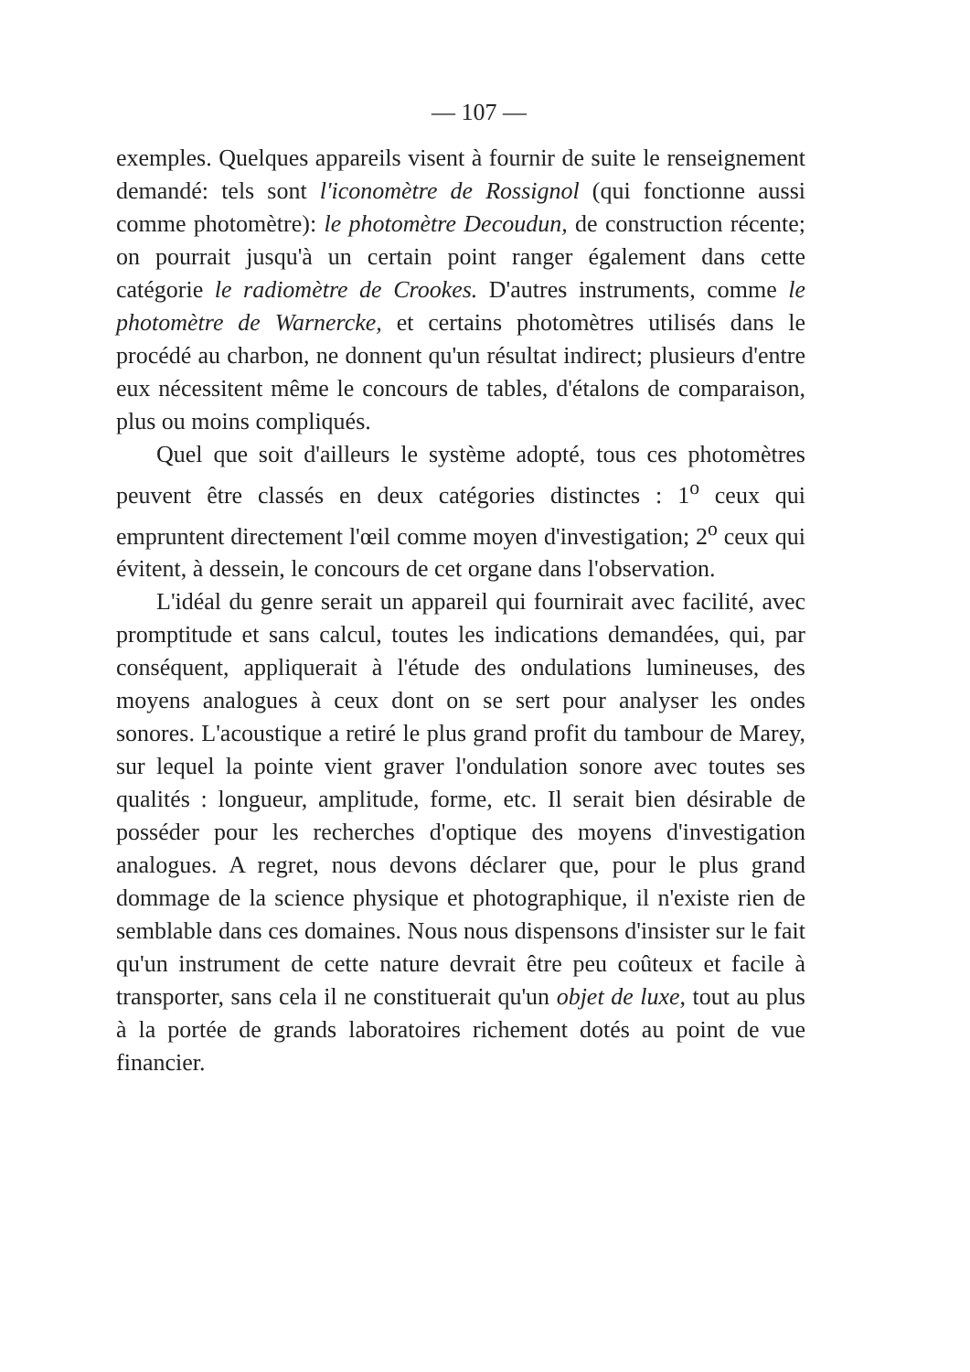— 107 —
exemples. Quelques appareils visent à fournir de suite le renseignement demandé: tels sont l'iconomètre de Rossignol (qui fonctionne aussi comme photomètre): le photomètre Decoudun, de construction récente; on pourrait jusqu'à un certain point ranger également dans cette catégorie le radiomètre de Crookes. D'autres instruments, comme le photomètre de Warnercke, et certains photomètres utilisés dans le procédé au charbon, ne donnent qu'un résultat indirect; plusieurs d'entre eux nécessitent même le concours de tables, d'étalons de comparaison, plus ou moins compliqués.
Quel que soit d'ailleurs le système adopté, tous ces photomètres peuvent être classés en deux catégories distinctes : 1<sup>o</sup> ceux qui empruntent directement l'œil comme moyen d'investigation; 2<sup>o</sup> ceux qui évitent, à dessein, le concours de cet organe dans l'observation.
L'idéal du genre serait un appareil qui fournirait avec facilité, avec promptitude et sans calcul, toutes les indications demandées, qui, par conséquent, appliquerait à l'étude des ondulations lumineuses, des moyens analogues à ceux dont on se sert pour analyser les ondes sonores. L'acoustique a retiré le plus grand profit du tambour de Marey, sur lequel la pointe vient graver l'ondulation sonore avec toutes ses qualités : longueur, amplitude, forme, etc. Il serait bien désirable de posséder pour les recherches d'optique des moyens d'investigation analogues. A regret, nous devons déclarer que, pour le plus grand dommage de la science physique et photographique, il n'existe rien de semblable dans ces domaines. Nous nous dispensons d'insister sur le fait qu'un instrument de cette nature devrait être peu coûteux et facile à transporter, sans cela il ne constituerait qu'un objet de luxe, tout au plus à la portée de grands laboratoires richement dotés au point de vue financier.